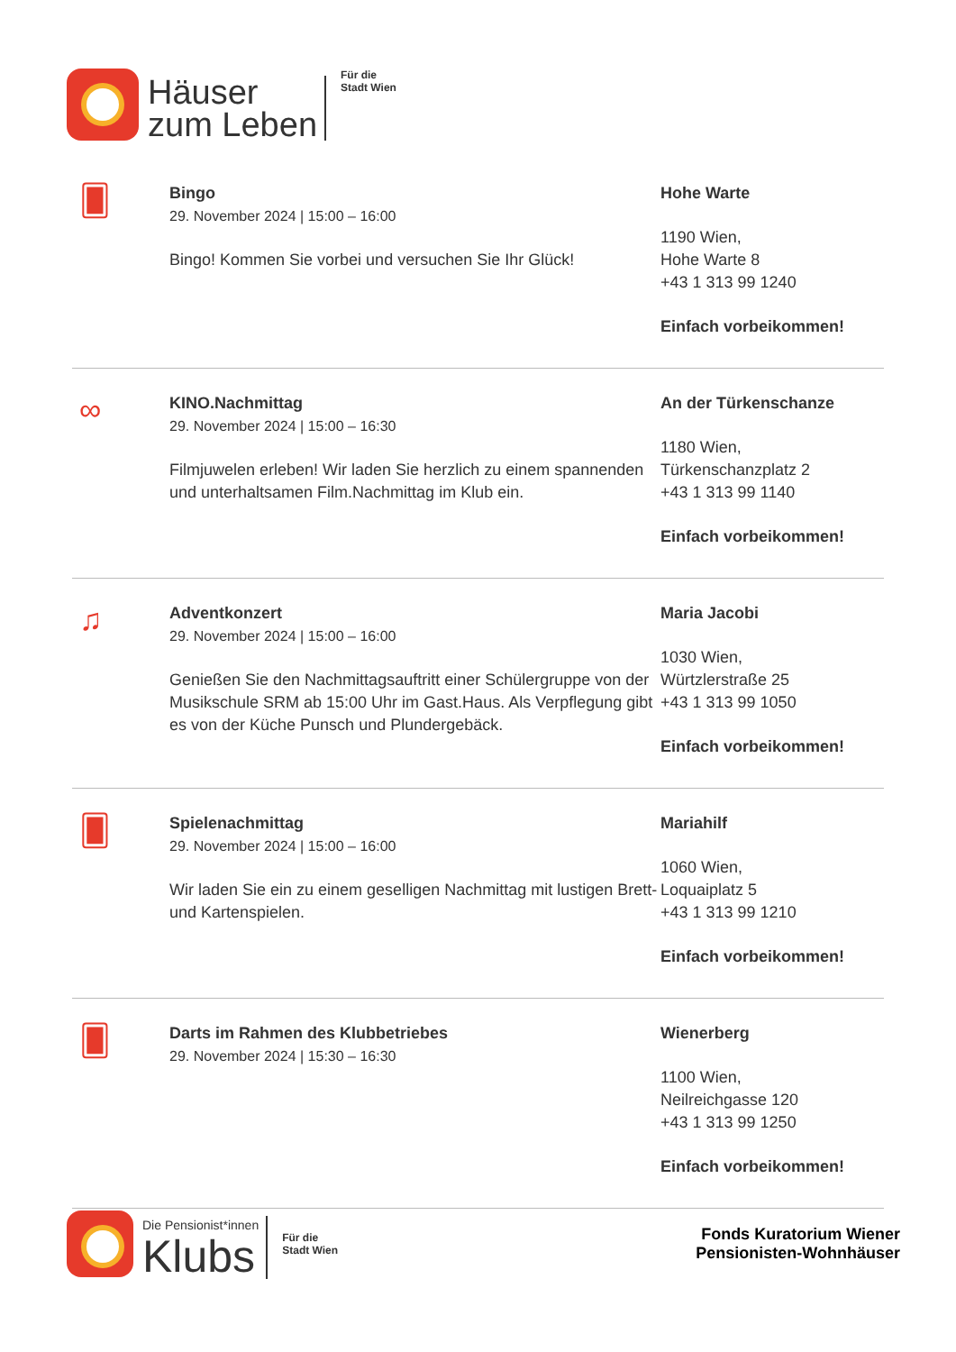Häuser
zum Leben
Für die
Stadt Wien
🂠
Bingo
29. November 2024 | 15:00 – 16:00
Bingo! Kommen Sie vorbei und versuchen Sie Ihr Glück!
Hohe Warte
1190 Wien,
Hohe Warte 8
+43 1 313 99 1240
Einfach vorbeikommen!
∞
KINO.Nachmittag
29. November 2024 | 15:00 – 16:30
Filmjuwelen erleben! Wir laden Sie herzlich zu einem spannenden und unterhaltsamen Film.Nachmittag im Klub ein.
An der Türkenschanze
1180 Wien,
Türkenschanzplatz 2
+43 1 313 99 1140
Einfach vorbeikommen!
♫
Adventkonzert
29. November 2024 | 15:00 – 16:00
Genießen Sie den Nachmittagsauftritt einer Schülergruppe von der Musikschule SRM ab 15:00 Uhr im Gast.Haus. Als Verpflegung gibt es von der Küche Punsch und Plundergebäck.
Maria Jacobi
1030 Wien,
Würtzlerstraße 25
+43 1 313 99 1050
Einfach vorbeikommen!
🂠
Spielenachmittag
29. November 2024 | 15:00 – 16:00
Wir laden Sie ein zu einem geselligen Nachmittag mit lustigen Brett- und Kartenspielen.
Mariahilf
1060 Wien,
Loquaiplatz 5
+43 1 313 99 1210
Einfach vorbeikommen!
🂠
Darts im Rahmen des Klubbetriebes
29. November 2024 | 15:30 – 16:30
Wienerberg
1100 Wien,
Neilreichgasse 120
+43 1 313 99 1250
Einfach vorbeikommen!
Die Pensionist*innen
Klubs
Für die
Stadt Wien
Fonds Kuratorium Wiener
Pensionisten-Wohnhäuser